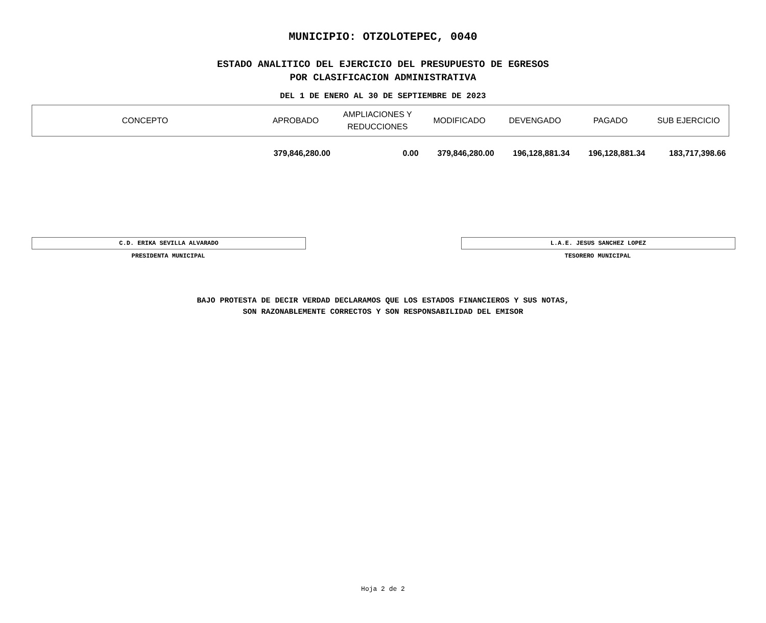MUNICIPIO: OTZOLOTEPEC, 0040
ESTADO ANALITICO DEL EJERCICIO DEL PRESUPUESTO DE EGRESOS
POR CLASIFICACION ADMINISTRATIVA
DEL 1 DE ENERO AL 30 DE SEPTIEMBRE DE 2023
| CONCEPTO | APROBADO | AMPLIACIONES Y REDUCCIONES | MODIFICADO | DEVENGADO | PAGADO | SUB EJERCICIO |
| --- | --- | --- | --- | --- | --- | --- |
| | 379,846,280.00 | 0.00 | 379,846,280.00 | 196,128,881.34 | 196,128,881.34 | 183,717,398.66 |
C.D. ERIKA SEVILLA ALVARADO
PRESIDENTA MUNICIPAL
L.A.E. JESUS SANCHEZ LOPEZ
TESORERO MUNICIPAL
BAJO PROTESTA DE DECIR VERDAD DECLARAMOS QUE LOS ESTADOS FINANCIEROS Y SUS NOTAS,
SON RAZONABLEMENTE CORRECTOS Y SON RESPONSABILIDAD DEL EMISOR
Hoja 2 de 2